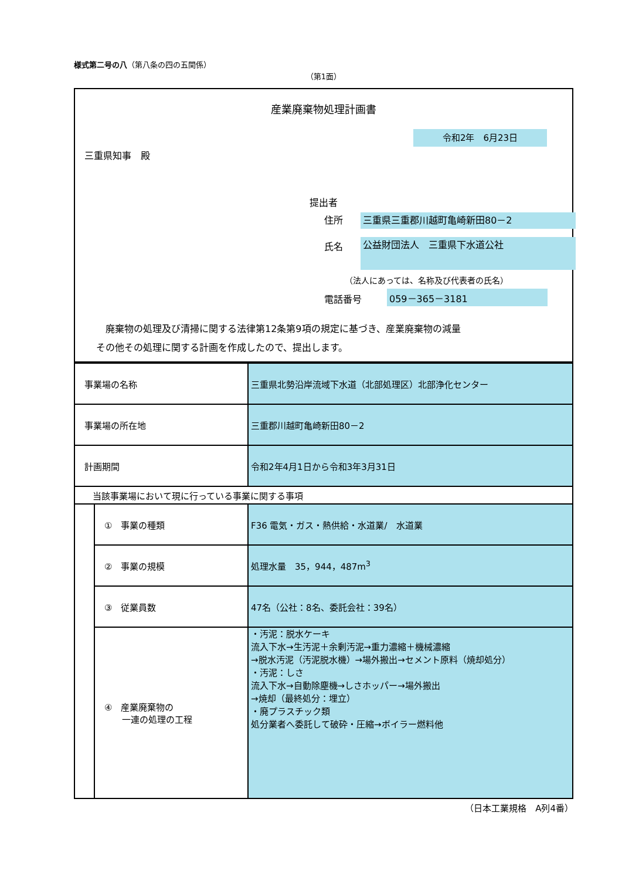様式第二号の八（第八条の四の五関係）
（第1面）
産業廃棄物処理計画書
令和2年　6月23日
三重県知事　殿
提出者
住所 三重県三重郡川越町亀崎新田80－2
氏名 公益財団法人　三重県下水道公社
（法人にあっては、名称及び代表者の氏名）
電話番号 059－365－3181
　廃棄物の処理及び清掃に関する法律第12条第9項の規定に基づき、産業廃棄物の減量
その他その処理に関する計画を作成したので、提出します。
| 事業場の名称 | | 三重県北勢沿岸流域下水道（北部処理区）北部浄化センター |
| 事業場の所在地 | | 三重郡川越町亀崎新田80－2 |
| 計画期間 | | 令和2年4月1日から令和3年3月31日 |
| 当該事業場において現に行っている事業に関する事項 | | |
| | ① 事業の種類 | F36 電気・ガス・熱供給・水道業/ 水道業 |
| | ② 事業の規模 | 処理水量 35，944，487m<sup>3</sup> |
| | ③ 従業員数 | 47名（公社：8名、委託会社：39名） |
| | ④ 産業廃棄物の 一連の処理の工程 | ・汚泥：脱水ケーキ 流入下水→生汚泥＋余剰汚泥→重力濃縮＋機械濃縮 →脱水汚泥（汚泥脱水機）→場外搬出→セメント原料（焼却処分） ・汚泥：しさ 流入下水→自動除塵機→しさホッパー→場外搬出 →焼却（最終処分：埋立） ・廃プラスチック類 処分業者へ委託して破砕・圧縮→ボイラー燃料他 |
（日本工業規格　A列4番）